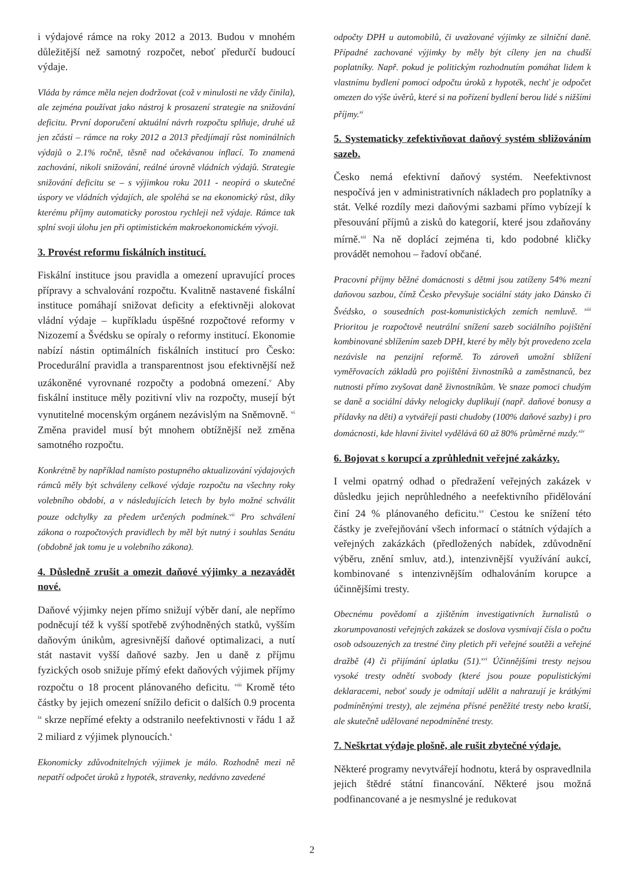i výdajové rámce na roky 2012 a 2013. Budou v mnohém důležitější než samotný rozpočet, neboť předurčí budoucí výdaje.
Vláda by rámce měla nejen dodržovat (což v minulosti ne vždy činila), ale zejména používat jako nástroj k prosazení strategie na snižování deficitu. První doporučení aktuální návrh rozpočtu splňuje, druhé už jen zčásti – rámce na roky 2012 a 2013 předjímají růst nominálních výdajů o 2.1% ročně, těsně nad očekávanou inflací. To znamená zachování, nikoli snižování, reálné úrovně vládních výdajů. Strategie snižování deficitu se – s výjimkou roku 2011 - neopírá o skutečné úspory ve vládních výdajích, ale spoléhá se na ekonomický růst, díky kterému příjmy automaticky porostou rychleji než výdaje. Rámce tak splní svoji úlohu jen při optimistickém makroekonomickém vývoji.
3. Provést reformu fiskálních institucí.
Fiskální instituce jsou pravidla a omezení upravující proces přípravy a schvalování rozpočtu. Kvalitně nastavené fiskální instituce pomáhají snižovat deficity a efektivněji alokovat vládní výdaje – kupříkladu úspěšné rozpočtové reformy v Nizozemí a Švédsku se opíraly o reformy institucí. Ekonomie nabízí nástin optimálních fiskálních institucí pro Česko: Procedurální pravidla a transparentnost jsou efektivnější než uzákoněné vyrovnané rozpočty a podobná omezení.<sup>v</sup> Aby fiskální instituce měly pozitivní vliv na rozpočty, musejí být vynutitelné mocenským orgánem nezávislým na Sněmovně. <sup>vi</sup> Změna pravidel musí být mnohem obtížnější než změna samotného rozpočtu.
Konkrétně by například namísto postupného aktualizování výdajových rámců měly být schváleny celkové výdaje rozpočtu na všechny roky volebního období, a v následujících letech by bylo možné schválit pouze odchylky za předem určených podmínek.<sup>vii</sup> Pro schválení zákona o rozpočtových pravidlech by měl být nutný i souhlas Senátu (obdobně jak tomu je u volebního zákona).
4. Důsledně zrušit a omezit daňové výjimky a nezavádět nové.
Daňové výjimky nejen přímo snižují výběr daní, ale nepřímo podněcují též k vyšší spotřebě zvýhodněných statků, vyšším daňovým únikům, agresivnější daňové optimalizaci, a nutí stát nastavit vyšší daňové sazby. Jen u daně z příjmu fyzických osob snižuje přímý efekt daňových výjimek příjmy rozpočtu o 18 procent plánovaného deficitu. <sup>viii</sup> Kromě této částky by jejich omezení snížilo deficit o dalších 0.9 procenta <sup>ix</sup> skrze nepřímé efekty a odstranilo neefektivnosti v řádu 1 až 2 miliard z výjimek plynoucích.<sup>x</sup>
Ekonomicky zdůvodnitelných výjimek je málo. Rozhodně mezi ně nepatří odpočet úroků z hypoték, stravenky, nedávno zavedené
odpočty DPH u automobilů, či uvažované výjimky ze silniční daně. Případné zachované výjimky by měly být cíleny jen na chudší poplatníky. Např. pokud je politickým rozhodnutím pomáhat lidem k vlastnímu bydlení pomocí odpočtu úroků z hypoték, nechť je odpočet omezen do výše úvěrů, které si na pořízení bydlení berou lidé s nižšími příjmy.<sup>xi</sup>
5. Systematicky zefektivňovat daňový systém sbližováním sazeb.
Česko nemá efektivní daňový systém. Neefektivnost nespočívá jen v administrativních nákladech pro poplatníky a stát. Velké rozdíly mezi daňovými sazbami přímo vybízejí k přesouvání příjmů a zisků do kategorií, které jsou zdaňovány mírně.<sup>xii</sup> Na ně doplácí zejména ti, kdo podobné kličky provádět nemohou – řadoví občané.
Pracovní příjmy běžné domácnosti s dětmi jsou zatíženy 54% mezní daňovou sazbou, čímž Česko převyšuje sociální státy jako Dánsko či Švédsko, o sousedních post-komunistických zemích nemluvě. <sup>xiii</sup> Prioritou je rozpočtově neutrální snížení sazeb sociálního pojištění kombinované sblížením sazeb DPH, které by měly být provedeno zcela nezávisle na penzijní reformě. To zároveň umožní sblížení vyměřovacích základů pro pojištění živnostníků a zaměstnanců, bez nutnosti přímo zvyšovat daně živnostníkům. Ve snaze pomoci chudým se daně a sociální dávky nelogicky duplikují (např. daňové bonusy a přídavky na děti) a vytvářejí pasti chudoby (100% daňové sazby) i pro domácnosti, kde hlavní živitel vydělává 60 až 80% průměrné mzdy.<sup>xiv</sup>
6. Bojovat s korupcí a zprůhlednit veřejné zakázky.
I velmi opatrný odhad o předražení veřejných zakázek v důsledku jejich neprůhledného a neefektivního přidělování činí 24 % plánovaného deficitu.<sup>xv</sup> Cestou ke snížení této částky je zveřejňování všech informací o státních výdajích a veřejných zakázkách (předložených nabídek, zdůvodnění výběru, znění smluv, atd.), intenzivnější využívání aukcí, kombinované s intenzivnějším odhalováním korupce a účinnějšími tresty.
Obecnému povědomí a zjištěním investigativních žurnalistů o zkorumpovanosti veřejných zakázek se doslova vysmívají čísla o počtu osob odsouzených za trestné činy pletich při veřejné soutěži a veřejné dražbě (4) či přijímání úplatku (51).<sup>xvi</sup> Účinnějšími tresty nejsou vysoké tresty odnětí svobody (které jsou pouze populistickými deklaracemi, neboť soudy je odmítají udělit a nahrazují je krátkými podmíněnými tresty), ale zejména přísné peněžité tresty nebo kratší, ale skutečně udělované nepodmíněné tresty.
7. Neškrtat výdaje plošně, ale rušit zbytečné výdaje.
Některé programy nevytvářejí hodnotu, která by ospravedlnila jejich štědré státní financování. Některé jsou možná podfinancované a je nesmyslné je redukovat
2